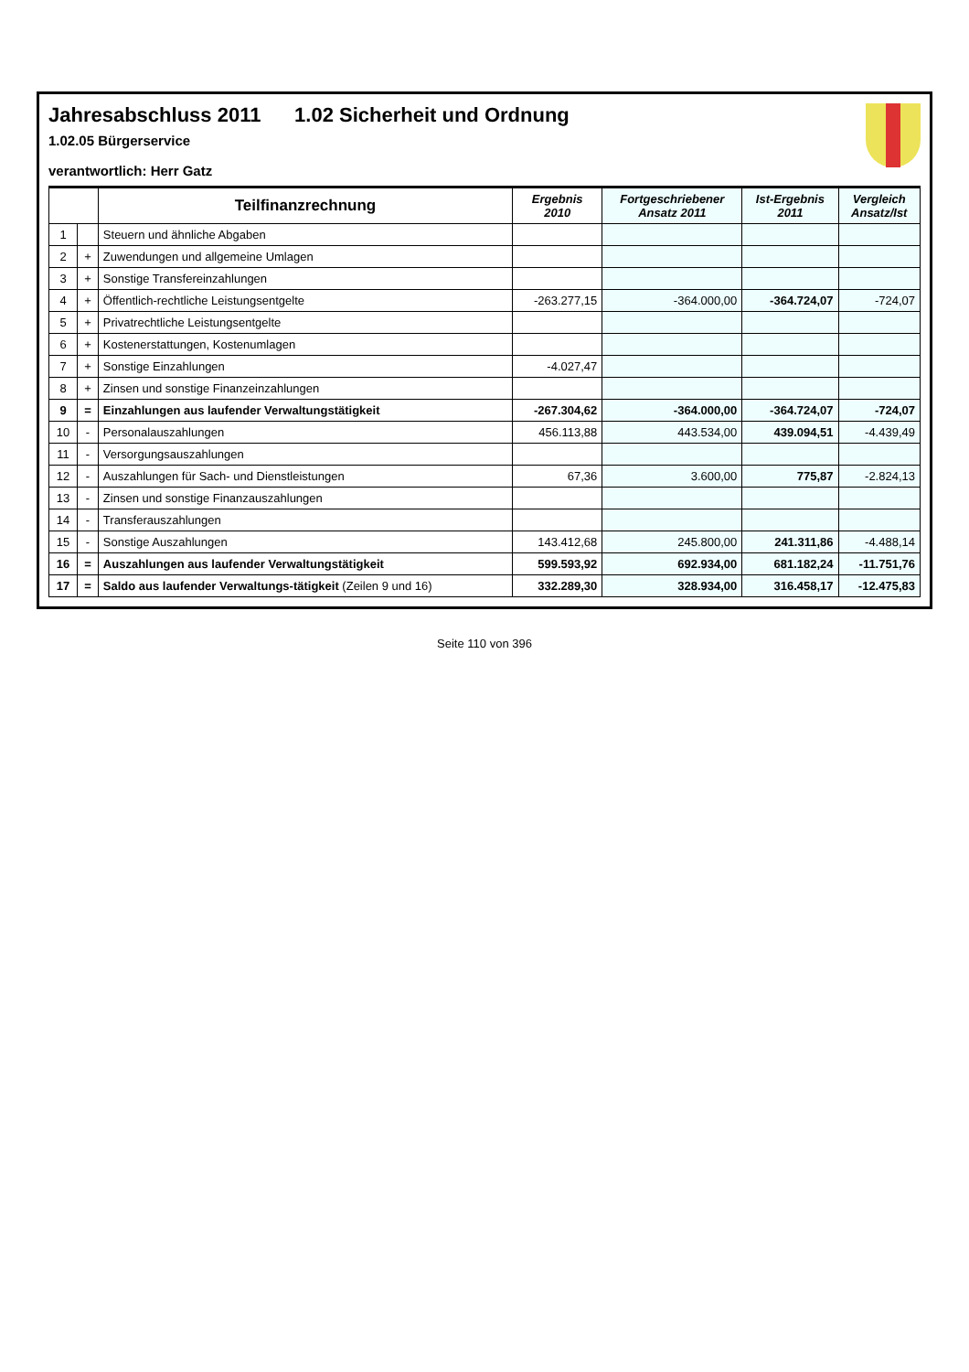Jahresabschluss 2011 1.02 Sicherheit und Ordnung
1.02.05 Bürgerservice
verantwortlich: Herr Gatz
| | | Teilfinanzrechnung | Ergebnis 2010 | Fortgeschriebener Ansatz 2011 | Ist-Ergebnis 2011 | Vergleich Ansatz/Ist |
| --- | --- | --- | --- | --- | --- | --- |
| 1 | | Steuern und ähnliche Abgaben | | | | |
| 2 | + | Zuwendungen und allgemeine Umlagen | | | | |
| 3 | + | Sonstige Transfereinzahlungen | | | | |
| 4 | + | Öffentlich-rechtliche Leistungsentgelte | -263.277,15 | -364.000,00 | -364.724,07 | -724,07 |
| 5 | + | Privatrechtliche Leistungsentgelte | | | | |
| 6 | + | Kostenerstattungen, Kostenumlagen | | | | |
| 7 | + | Sonstige Einzahlungen | -4.027,47 | | | |
| 8 | + | Zinsen und sonstige Finanzeinzahlungen | | | | |
| 9 | = | Einzahlungen aus laufender Verwaltungstätigkeit | -267.304,62 | -364.000,00 | -364.724,07 | -724,07 |
| 10 | - | Personalauszahlungen | 456.113,88 | 443.534,00 | 439.094,51 | -4.439,49 |
| 11 | - | Versorgungsauszahlungen | | | | |
| 12 | - | Auszahlungen für Sach- und Dienstleistungen | 67,36 | 3.600,00 | 775,87 | -2.824,13 |
| 13 | - | Zinsen und sonstige Finanzauszahlungen | | | | |
| 14 | - | Transferauszahlungen | | | | |
| 15 | - | Sonstige Auszahlungen | 143.412,68 | 245.800,00 | 241.311,86 | -4.488,14 |
| 16 | = | Auszahlungen aus laufender Verwaltungstätigkeit | 599.593,92 | 692.934,00 | 681.182,24 | -11.751,76 |
| 17 | = | Saldo aus laufender Verwaltungs-tätigkeit (Zeilen 9 und 16) | 332.289,30 | 328.934,00 | 316.458,17 | -12.475,83 |
Seite 110 von 396